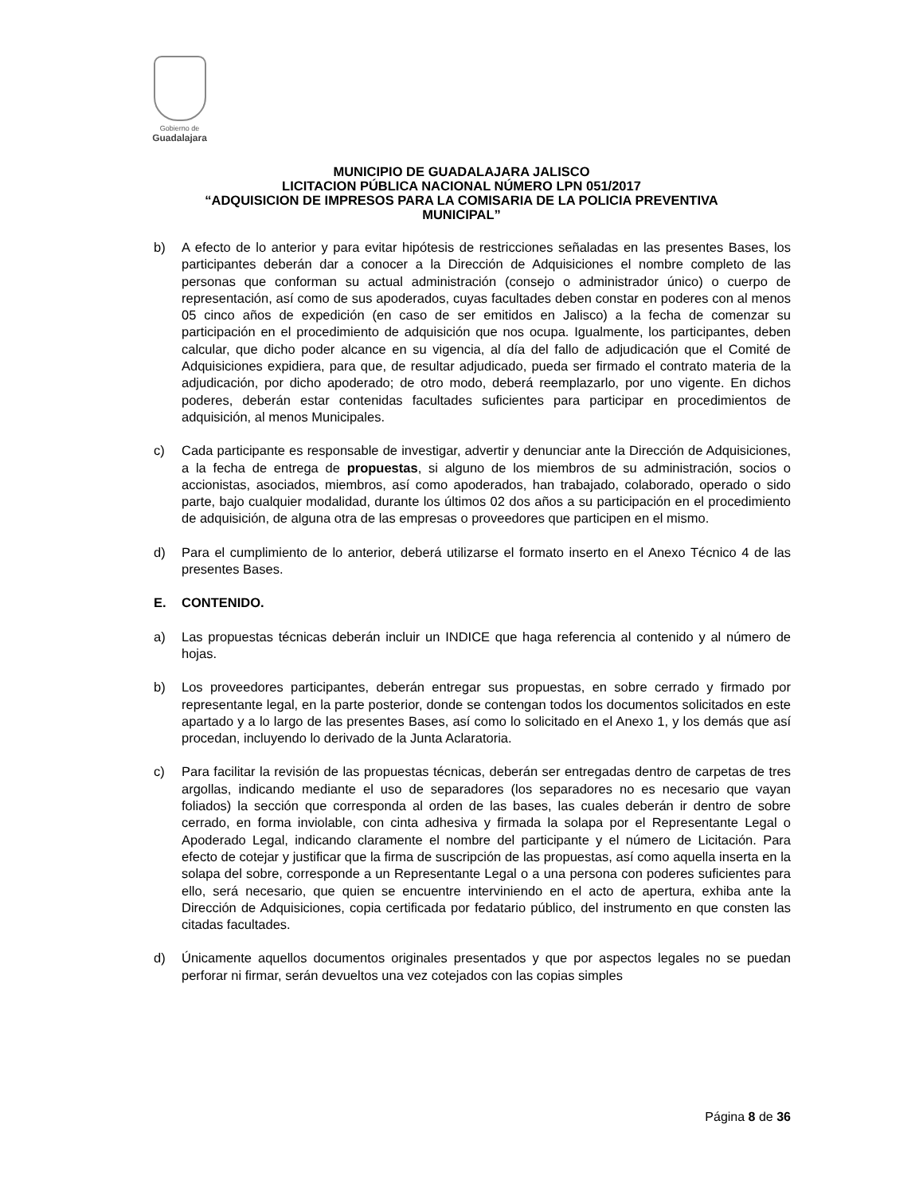Gobierno de
Guadalajara
MUNICIPIO DE GUADALAJARA JALISCO
LICITACION PÚBLICA NACIONAL NÚMERO LPN 051/2017
“ADQUISICION DE IMPRESOS PARA LA COMISARIA DE LA POLICIA PREVENTIVA
MUNICIPAL”
b) A efecto de lo anterior y para evitar hipótesis de restricciones señaladas en las presentes Bases, los participantes deberán dar a conocer a la Dirección de Adquisiciones el nombre completo de las personas que conforman su actual administración (consejo o administrador único) o cuerpo de representación, así como de sus apoderados, cuyas facultades deben constar en poderes con al menos 05 cinco años de expedición (en caso de ser emitidos en Jalisco) a la fecha de comenzar su participación en el procedimiento de adquisición que nos ocupa. Igualmente, los participantes, deben calcular, que dicho poder alcance en su vigencia, al día del fallo de adjudicación que el Comité de Adquisiciones expidiera, para que, de resultar adjudicado, pueda ser firmado el contrato materia de la adjudicación, por dicho apoderado; de otro modo, deberá reemplazarlo, por uno vigente. En dichos poderes, deberán estar contenidas facultades suficientes para participar en procedimientos de adquisición, al menos Municipales.
c) Cada participante es responsable de investigar, advertir y denunciar ante la Dirección de Adquisiciones, a la fecha de entrega de propuestas, si alguno de los miembros de su administración, socios o accionistas, asociados, miembros, así como apoderados, han trabajado, colaborado, operado o sido parte, bajo cualquier modalidad, durante los últimos 02 dos años a su participación en el procedimiento de adquisición, de alguna otra de las empresas o proveedores que participen en el mismo.
d) Para el cumplimiento de lo anterior, deberá utilizarse el formato inserto en el Anexo Técnico 4 de las presentes Bases.
E. CONTENIDO.
a) Las propuestas técnicas deberán incluir un INDICE que haga referencia al contenido y al número de hojas.
b) Los proveedores participantes, deberán entregar sus propuestas, en sobre cerrado y firmado por representante legal, en la parte posterior, donde se contengan todos los documentos solicitados en este apartado y a lo largo de las presentes Bases, así como lo solicitado en el Anexo 1, y los demás que así procedan, incluyendo lo derivado de la Junta Aclaratoria.
c) Para facilitar la revisión de las propuestas técnicas, deberán ser entregadas dentro de carpetas de tres argollas, indicando mediante el uso de separadores (los separadores no es necesario que vayan foliados) la sección que corresponda al orden de las bases, las cuales deberán ir dentro de sobre cerrado, en forma inviolable, con cinta adhesiva y firmada la solapa por el Representante Legal o Apoderado Legal, indicando claramente el nombre del participante y el número de Licitación. Para efecto de cotejar y justificar que la firma de suscripción de las propuestas, así como aquella inserta en la solapa del sobre, corresponde a un Representante Legal o a una persona con poderes suficientes para ello, será necesario, que quien se encuentre interviniendo en el acto de apertura, exhiba ante la Dirección de Adquisiciones, copia certificada por fedatario público, del instrumento en que consten las citadas facultades.
d) Únicamente aquellos documentos originales presentados y que por aspectos legales no se puedan perforar ni firmar, serán devueltos una vez cotejados con las copias simples
Página 8 de 36